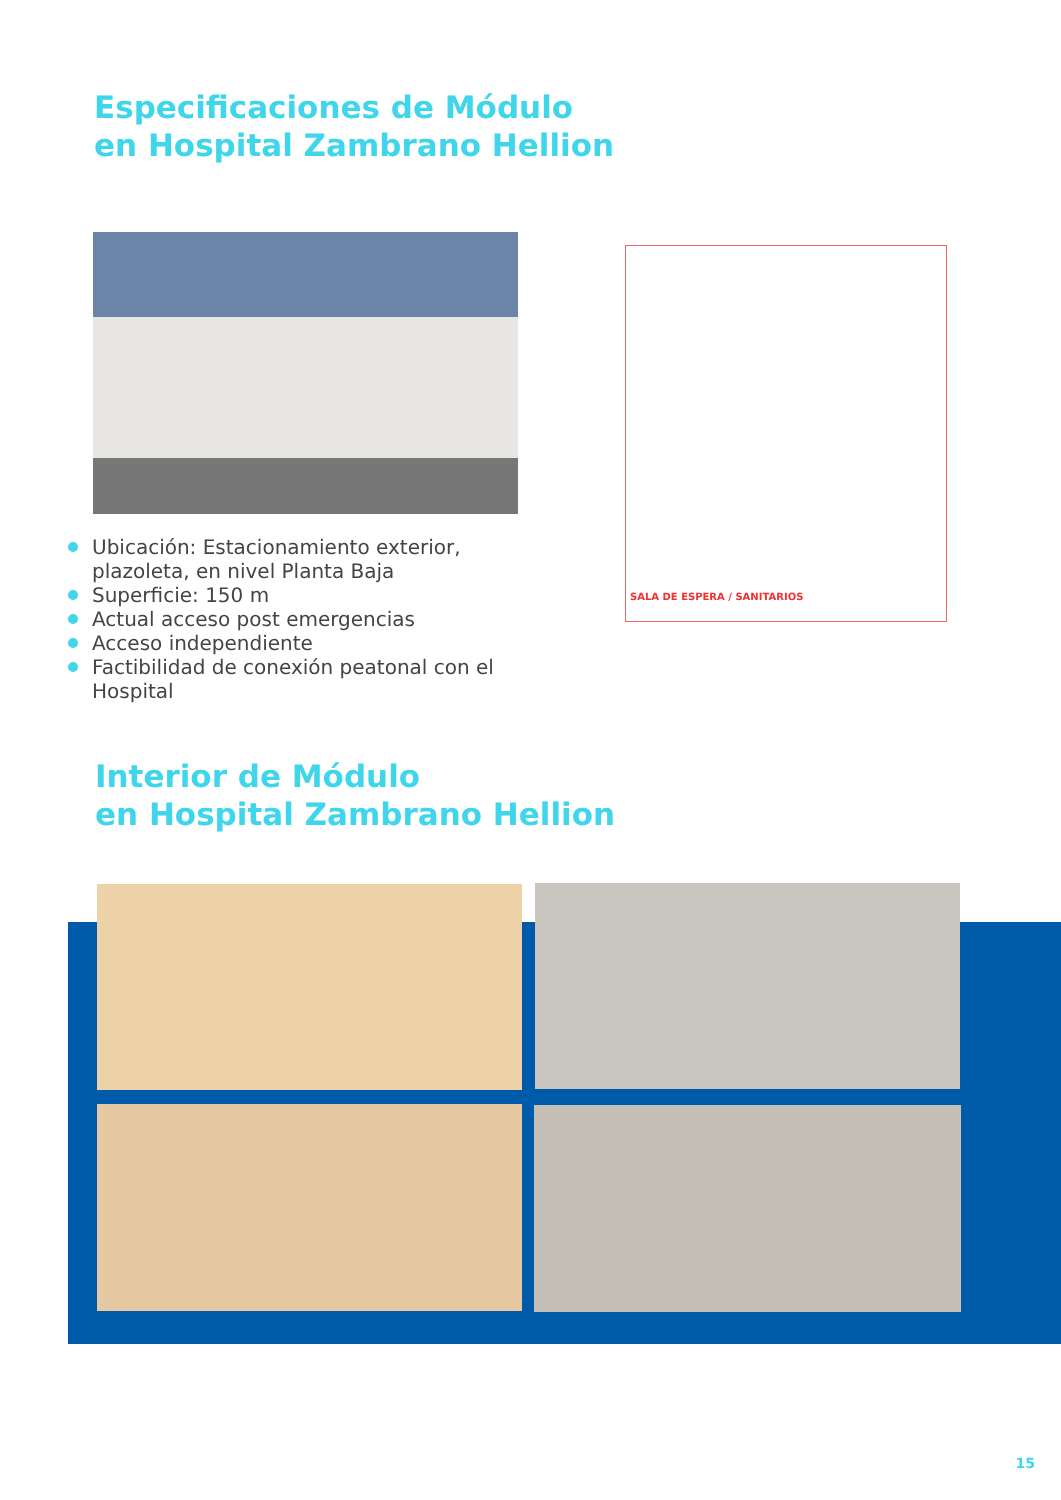Especificaciones de Módulo
en Hospital Zambrano Hellion
SALA DE ESPERA / SANITARIOS
Ubicación: Estacionamiento exterior, plazoleta, en nivel Planta Baja
Superficie: 150 m
Actual acceso post emergencias
Acceso independiente
Factibilidad de conexión peatonal con el Hospital
Interior de Módulo
en Hospital Zambrano Hellion
15